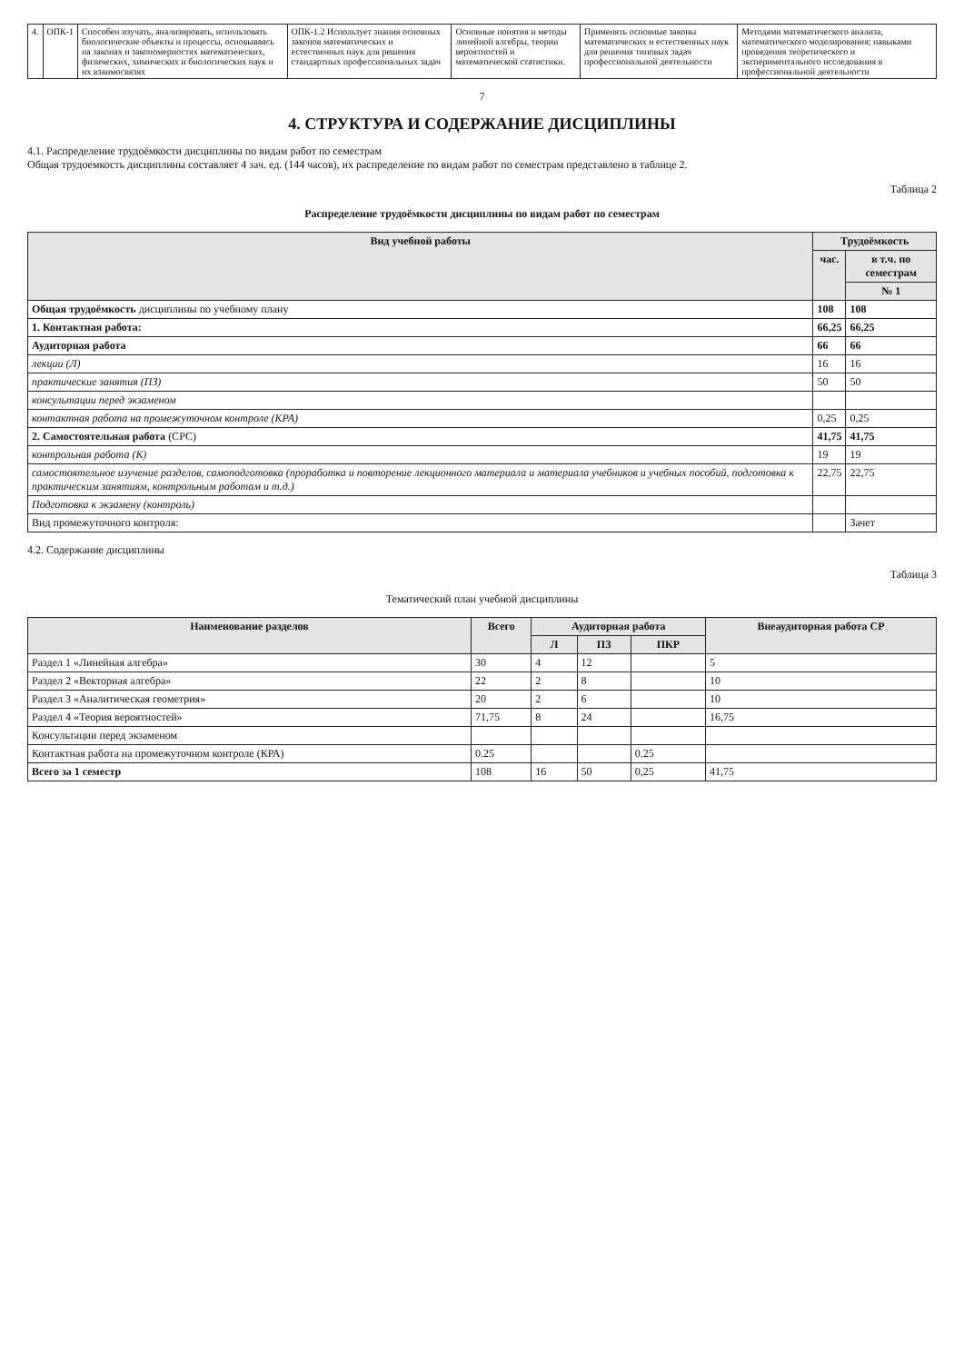| 4. | ОПК-1 | Способен изучать, анализировать, использовать биологические объекты и процессы, основываясь на законах и закономерностях математических, физических, химических и биологических наук и их взаимосвязях | ОПК-1.2 Использует знания основных законов математических и естественных наук для решения стандартных профессиональных задач | Основные понятия и методы линейной алгебры, теории вероятностей и математической статистики. | Применять основные законы математических и естественных наук для решения типовых задач профессиональной деятельности | Методами математического анализа, математического моделирования; навыками проведения теоретического и экспериментального исследования в профессиональной деятельности |
7
4. СТРУКТУРА И СОДЕРЖАНИЕ ДИСЦИПЛИНЫ
4.1. Распределение трудоёмкости дисциплины по видам работ по семестрам
Общая трудоемкость дисциплины составляет 4 зач. ед. (144 часов), их распределение по видам работ по семестрам представлено в таблице 2.
Таблица 2
Распределение трудоёмкости дисциплины по видам работ по семестрам
| Вид учебной работы | Трудоёмкость | |
| --- | --- | --- |
| | час. | в т.ч. по семестрам |
| | | № 1 |
| Общая трудоёмкость дисциплины по учебному плану | 108 | 108 |
| 1. Контактная работа: | 66,25 | 66,25 |
| Аудиторная работа | 66 | 66 |
| лекции (Л) | 16 | 16 |
| практические занятия (ПЗ) | 50 | 50 |
| консультации перед экзаменом | | |
| контактная работа на промежуточном контроле (КРА) | 0,25 | 0,25 |
| 2. Самостоятельная работа (СРС) | 41,75 | 41,75 |
| контрольная работа (К) | 19 | 19 |
| самостоятельное изучение разделов, самоподготовка (проработка и повторение лекционного материала и материала учебников и учебных пособий, подготовка к практическим занятиям, контрольным работам и т.д.) | 22,75 | 22,75 |
| Подготовка к экзамену (контроль) | | |
| Вид промежуточного контроля: | | Зачет |
4.2. Содержание дисциплины
Таблица 3
Тематический план учебной дисциплины
| Наименование разделов | Всего | Аудиторная работа | | | Внеаудиторная работа СР |
| --- | --- | --- | --- | --- | --- |
| | | Л | ПЗ | ПКР | |
| Раздел 1 «Линейная алгебра» | 30 | 4 | 12 | | 5 |
| Раздел 2 «Векторная алгебра» | 22 | 2 | 8 | | 10 |
| Раздел 3 «Аналитическая геометрия» | 20 | 2 | 6 | | 10 |
| Раздел 4 «Теория вероятностей» | 71,75 | 8 | 24 | | 16,75 |
| Консультации перед экзаменом | | | | | |
| Контактная работа на промежуточном контроле (КРА) | 0.25 | | | 0.25 | |
| Всего за 1 семестр | 108 | 16 | 50 | 0,25 | 41,75 |